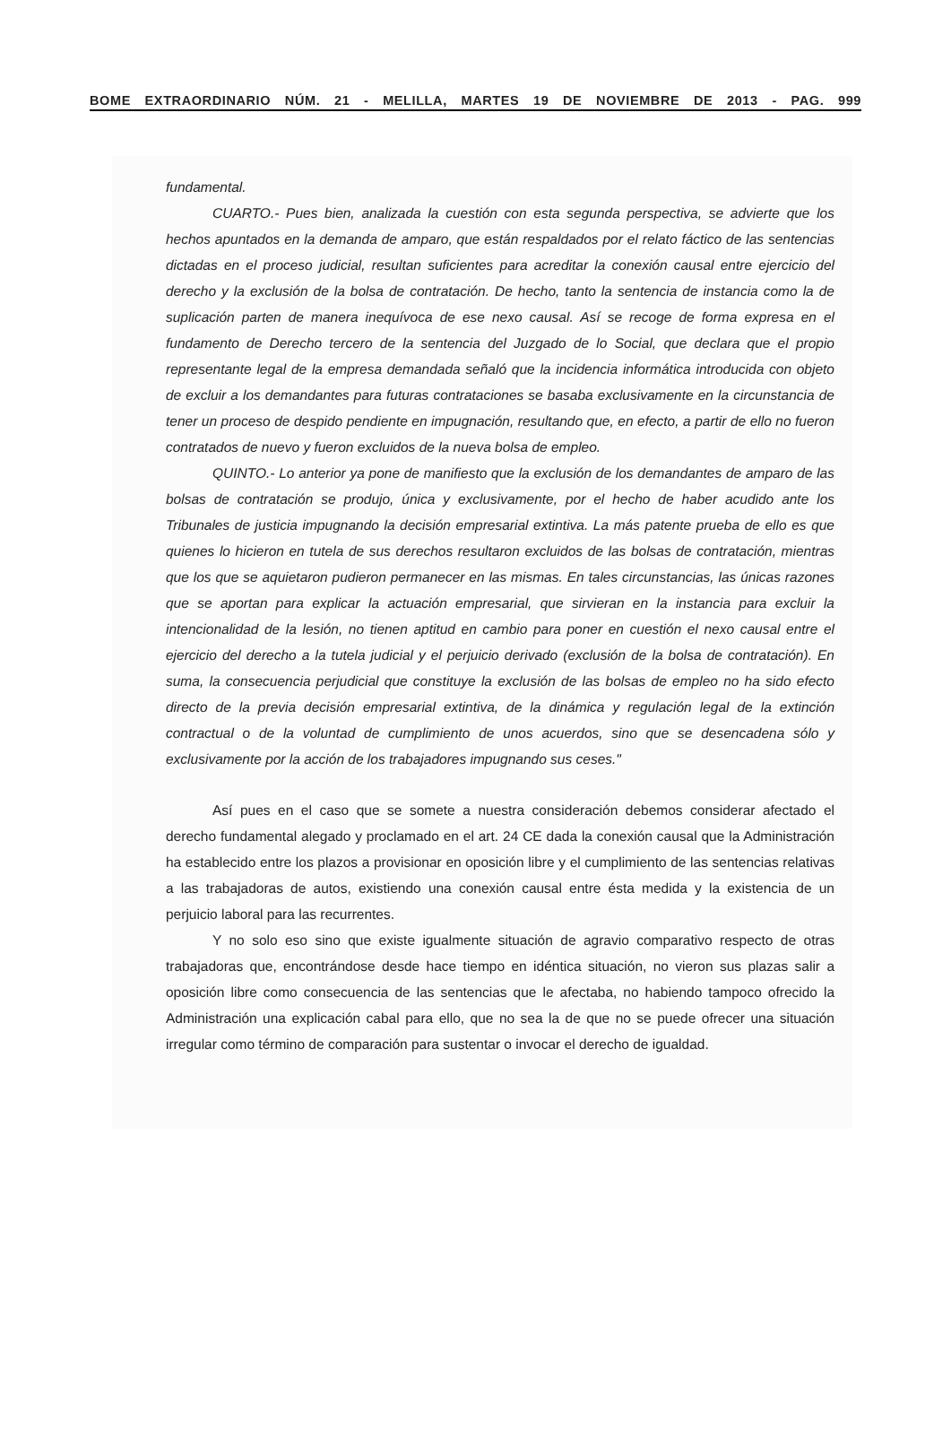BOME EXTRAORDINARIO NÚM. 21 - MELILLA, MARTES 19 DE NOVIEMBRE DE 2013 - PAG. 999
fundamental.
CUARTO.- Pues bien, analizada la cuestión con esta segunda perspectiva, se advierte que los hechos apuntados en la demanda de amparo, que están respaldados por el relato fáctico de las sentencias dictadas en el proceso judicial, resultan suficientes para acreditar la conexión causal entre ejercicio del derecho y la exclusión de la bolsa de contratación. De hecho, tanto la sentencia de instancia como la de suplicación parten de manera inequívoca de ese nexo causal. Así se recoge de forma expresa en el fundamento de Derecho tercero de la sentencia del Juzgado de lo Social, que declara que el propio representante legal de la empresa demandada señaló que la incidencia informática introducida con objeto de excluir a los demandantes para futuras contrataciones se basaba exclusivamente en la circunstancia de tener un proceso de despido pendiente en impugnación, resultando que, en efecto, a partir de ello no fueron contratados de nuevo y fueron excluidos de la nueva bolsa de empleo.
QUINTO.- Lo anterior ya pone de manifiesto que la exclusión de los demandantes de amparo de las bolsas de contratación se produjo, única y exclusivamente, por el hecho de haber acudido ante los Tribunales de justicia impugnando la decisión empresarial extintiva. La más patente prueba de ello es que quienes lo hicieron en tutela de sus derechos resultaron excluidos de las bolsas de contratación, mientras que los que se aquietaron pudieron permanecer en las mismas. En tales circunstancias, las únicas razones que se aportan para explicar la actuación empresarial, que sirvieran en la instancia para excluir la intencionalidad de la lesión, no tienen aptitud en cambio para poner en cuestión el nexo causal entre el ejercicio del derecho a la tutela judicial y el perjuicio derivado (exclusión de la bolsa de contratación). En suma, la consecuencia perjudicial que constituye la exclusión de las bolsas de empleo no ha sido efecto directo de la previa decisión empresarial extintiva, de la dinámica y regulación legal de la extinción contractual o de la voluntad de cumplimiento de unos acuerdos, sino que se desencadena sólo y exclusivamente por la acción de los trabajadores impugnando sus ceses."
Así pues en el caso que se somete a nuestra consideración debemos considerar afectado el derecho fundamental alegado y proclamado en el art. 24 CE dada la conexión causal que la Administración ha establecido entre los plazos a provisionar en oposición libre y el cumplimiento de las sentencias relativas a las trabajadoras de autos, existiendo una conexión causal entre ésta medida y la existencia de un perjuicio laboral para las recurrentes.
Y no solo eso sino que existe igualmente situación de agravio comparativo respecto de otras trabajadoras que, encontrándose desde hace tiempo en idéntica situación, no vieron sus plazas salir a oposición libre como consecuencia de las sentencias que le afectaba, no habiendo tampoco ofrecido la Administración una explicación cabal para ello, que no sea la de que no se puede ofrecer una situación irregular como término de comparación para sustentar o invocar el derecho de igualdad.